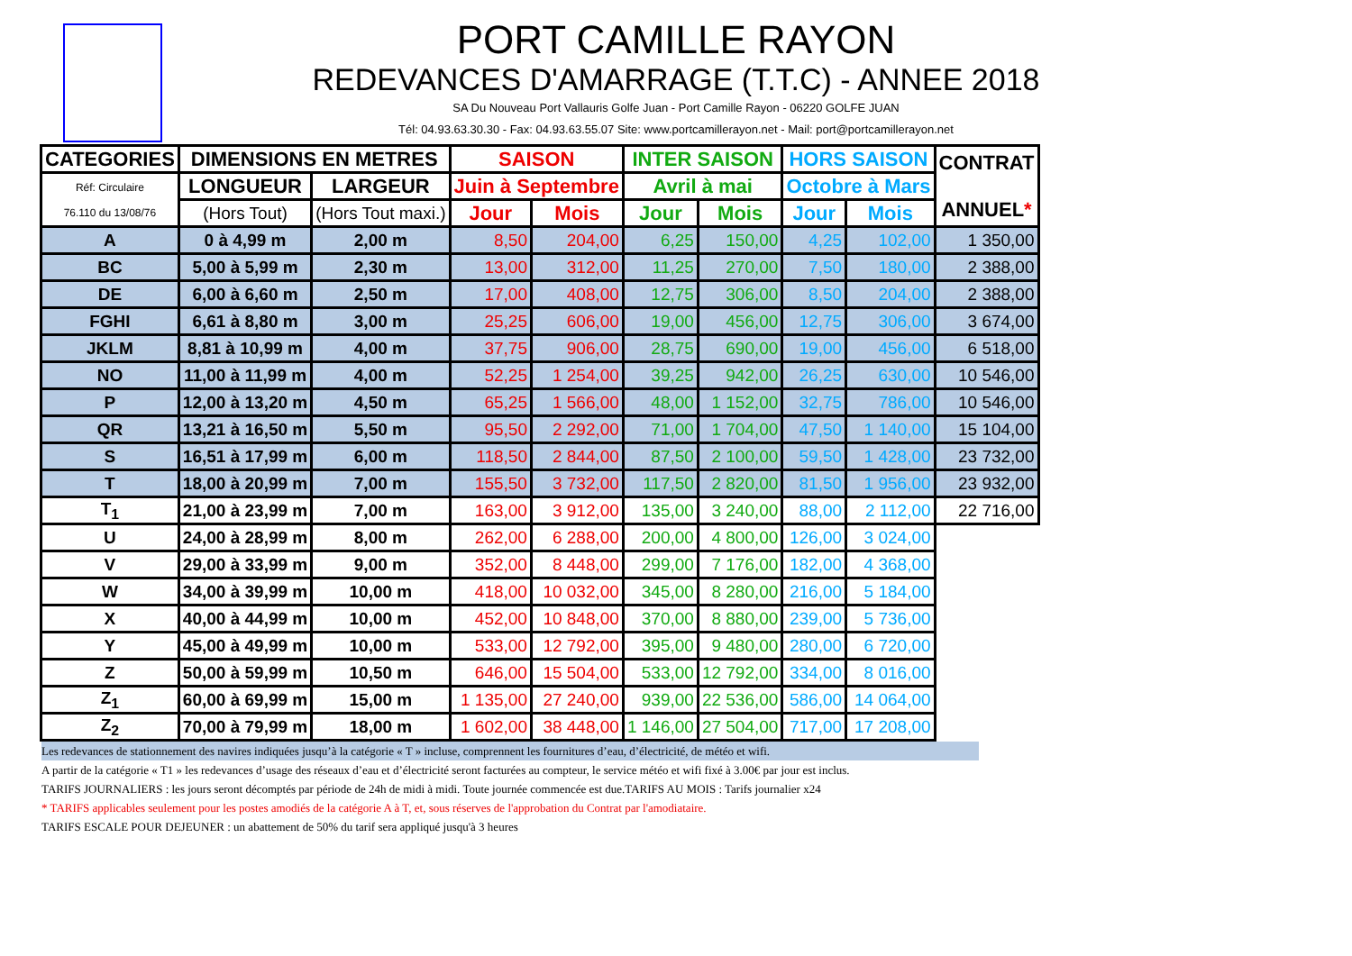PORT CAMILLE RAYON
REDEVANCES D'AMARRAGE (T.T.C) - ANNEE 2018
SA Du Nouveau Port Vallauris Golfe Juan - Port Camille Rayon - 06220 GOLFE JUAN
Tél: 04.93.63.30.30 - Fax: 04.93.63.55.07 Site: www.portcamillerayon.net - Mail: port@portcamillerayon.net
| CATEGORIES | DIMENSIONS EN METRES | | SAISON | | INTER SAISON | | HORS SAISON | | CONTRAT ANNUEL * |
| --- | --- | --- | --- | --- | --- | --- | --- | --- | --- |
| Réf: Circulaire 76.110 du 13/08/76 | LONGUEUR | LARGEUR | Juin à Septembre | | Avril à mai | | Octobre à Mars | | |
| | (Hors Tout) | (Hors Tout maxi.) | Jour | Mois | Jour | Mois | Jour | Mois | |
| A | 0 à 4,99 m | 2,00 m | 8,50 | 204,00 | 6,25 | 150,00 | 4,25 | 102,00 | 1 350,00 |
| BC | 5,00 à 5,99 m | 2,30 m | 13,00 | 312,00 | 11,25 | 270,00 | 7,50 | 180,00 | 2 388,00 |
| DE | 6,00 à 6,60 m | 2,50 m | 17,00 | 408,00 | 12,75 | 306,00 | 8,50 | 204,00 | 2 388,00 |
| FGHI | 6,61 à 8,80 m | 3,00 m | 25,25 | 606,00 | 19,00 | 456,00 | 12,75 | 306,00 | 3 674,00 |
| JKLM | 8,81 à 10,99 m | 4,00 m | 37,75 | 906,00 | 28,75 | 690,00 | 19,00 | 456,00 | 6 518,00 |
| NO | 11,00 à 11,99 m | 4,00 m | 52,25 | 1 254,00 | 39,25 | 942,00 | 26,25 | 630,00 | 10 546,00 |
| P | 12,00 à 13,20 m | 4,50 m | 65,25 | 1 566,00 | 48,00 | 1 152,00 | 32,75 | 786,00 | 10 546,00 |
| QR | 13,21 à 16,50 m | 5,50 m | 95,50 | 2 292,00 | 71,00 | 1 704,00 | 47,50 | 1 140,00 | 15 104,00 |
| S | 16,51 à 17,99 m | 6,00 m | 118,50 | 2 844,00 | 87,50 | 2 100,00 | 59,50 | 1 428,00 | 23 732,00 |
| T | 18,00 à 20,99 m | 7,00 m | 155,50 | 3 732,00 | 117,50 | 2 820,00 | 81,50 | 1 956,00 | 23 932,00 |
| T<sub>1</sub> | 21,00 à 23,99 m | 7,00 m | 163,00 | 3 912,00 | 135,00 | 3 240,00 | 88,00 | 2 112,00 | 22 716,00 |
| U | 24,00 à 28,99 m | 8,00 m | 262,00 | 6 288,00 | 200,00 | 4 800,00 | 126,00 | 3 024,00 | |
| V | 29,00 à 33,99 m | 9,00 m | 352,00 | 8 448,00 | 299,00 | 7 176,00 | 182,00 | 4 368,00 | |
| W | 34,00 à 39,99 m | 10,00 m | 418,00 | 10 032,00 | 345,00 | 8 280,00 | 216,00 | 5 184,00 | |
| X | 40,00 à 44,99 m | 10,00 m | 452,00 | 10 848,00 | 370,00 | 8 880,00 | 239,00 | 5 736,00 | |
| Y | 45,00 à 49,99 m | 10,00 m | 533,00 | 12 792,00 | 395,00 | 9 480,00 | 280,00 | 6 720,00 | |
| Z | 50,00 à 59,99 m | 10,50 m | 646,00 | 15 504,00 | 533,00 | 12 792,00 | 334,00 | 8 016,00 | |
| Z<sub>1</sub> | 60,00 à 69,99 m | 15,00 m | 1 135,00 | 27 240,00 | 939,00 | 22 536,00 | 586,00 | 14 064,00 | |
| Z<sub>2</sub> | 70,00 à 79,99 m | 18,00 m | 1 602,00 | 38 448,00 | 1 146,00 | 27 504,00 | 717,00 | 17 208,00 | |
Les redevances de stationnement des navires indiquées jusqu’à la catégorie « T » incluse, comprennent les fournitures d’eau, d’électricité, de météo et wifi.
A partir de la catégorie « T1 » les redevances d’usage des réseaux d’eau et d’électricité seront facturées au compteur, le service météo et wifi fixé à 3.00€ par jour est inclus.
TARIFS JOURNALIERS : les jours seront décomptés par période de 24h de midi à midi. Toute journée commencée est due.TARIFS AU MOIS : Tarifs journalier x24
* TARIFS applicables seulement pour les postes amodiés de la catégorie A à T, et, sous réserves de l'approbation du Contrat par l'amodiataire.
TARIFS ESCALE POUR DEJEUNER : un abattement de 50% du tarif sera appliqué jusqu'à 3 heures